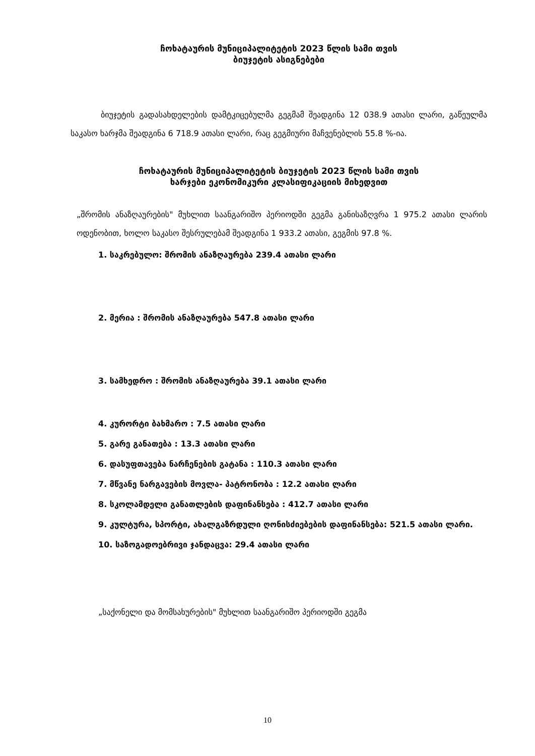ჩოხატაურის მუნიციპალიტეტის 2023 წლის სამი თვის
ბიუჯეტის ასიგნებები
ბიუჯეტის გადასახდელების დამტკიცებულმა გეგმამ შეადგინა 12 038.9 ათასი ლარი, გაწეულმა საკასო ხარჯმა შეადგინა 6 718.9 ათასი ლარი, რაც გეგმიური მაჩვენებლის 55.8 %-ია.
ჩოხატაურის მუნიციპალიტეტის ბიუჯეტის 2023 წლის სამი თვის
ხარჯები ეკონომიკური კლასიფიკაციის მიხედვით
„შრომის ანაზღაურების" მუხლით საანგარიშო პერიოდში გეგმა განისაზღვრა 1 975.2 ათასი ლარის ოდენობით, ხოლო საკასო შესრულებამ შეადგინა 1 933.2 ათასი, გეგმის 97.8 %.
1. საკრებულო: შრომის ანაზღაურება 239.4 ათასი ლარი
2. მერია : შრომის ანაზღაურება 547.8 ათასი ლარი
3. სამხედრო : შრომის ანაზღაურება 39.1 ათასი ლარი
4. კურორტი ბახმარო : 7.5 ათასი ლარი
5. გარე განათება : 13.3 ათასი ლარი
6. დასუფთავება ნარჩენების გატანა : 110.3 ათასი ლარი
7. მწვანე ნარგავების მოვლა- პატრონობა : 12.2 ათასი ლარი
8. სკოლამდელი განათლების დაფინანსება : 412.7 ათასი ლარი
9. კულტურა, სპორტი, ახალგაზრდული ღონისძიებების დაფინანსება: 521.5 ათასი ლარი.
10. საზოგადოებრივი ჯანდაცვა: 29.4 ათასი ლარი
„საქონელი და მომსახურების" მუხლით საანგარიშო პერიოდში გეგმა
10